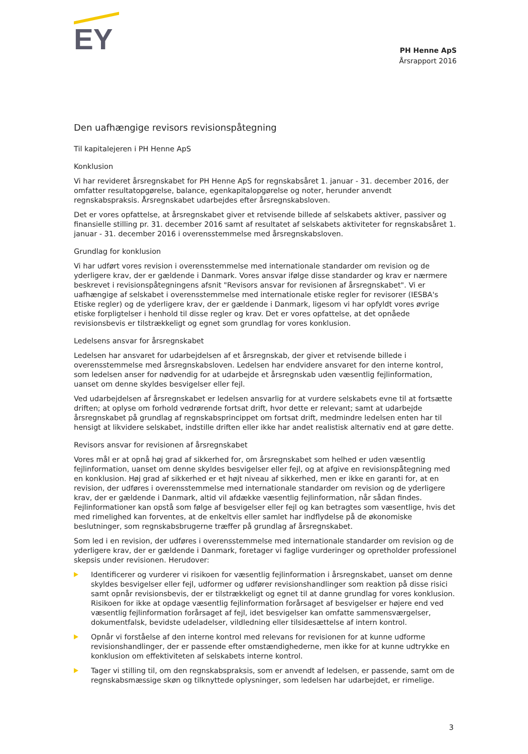EY
PH Henne ApS
Årsrapport 2016
Den uafhængige revisors revisionspåtegning
Til kapitalejeren i PH Henne ApS
Konklusion
Vi har revideret årsregnskabet for PH Henne ApS for regnskabsåret 1. januar - 31. december 2016, der omfatter resultatopgørelse, balance, egenkapitalopgørelse og noter, herunder anvendt regnskabspraksis. Årsregnskabet udarbejdes efter årsregnskabsloven.
Det er vores opfattelse, at årsregnskabet giver et retvisende billede af selskabets aktiver, passiver og finansielle stilling pr. 31. december 2016 samt af resultatet af selskabets aktiviteter for regnskabsåret 1. januar - 31. december 2016 i overensstemmelse med årsregnskabsloven.
Grundlag for konklusion
Vi har udført vores revision i overensstemmelse med internationale standarder om revision og de yderligere krav, der er gældende i Danmark. Vores ansvar ifølge disse standarder og krav er nærmere beskrevet i revisionspåtegningens afsnit "Revisors ansvar for revisionen af årsregnskabet". Vi er uafhængige af selskabet i overensstemmelse med internationale etiske regler for revisorer (IESBA's Etiske regler) og de yderligere krav, der er gældende i Danmark, ligesom vi har opfyldt vores øvrige etiske forpligtelser i henhold til disse regler og krav. Det er vores opfattelse, at det opnåede revisionsbevis er tilstrækkeligt og egnet som grundlag for vores konklusion.
Ledelsens ansvar for årsregnskabet
Ledelsen har ansvaret for udarbejdelsen af et årsregnskab, der giver et retvisende billede i overensstemmelse med årsregnskabsloven. Ledelsen har endvidere ansvaret for den interne kontrol, som ledelsen anser for nødvendig for at udarbejde et årsregnskab uden væsentlig fejlinformation, uanset om denne skyldes besvigelser eller fejl.
Ved udarbejdelsen af årsregnskabet er ledelsen ansvarlig for at vurdere selskabets evne til at fortsætte driften; at oplyse om forhold vedrørende fortsat drift, hvor dette er relevant; samt at udarbejde årsregnskabet på grundlag af regnskabsprincippet om fortsat drift, medmindre ledelsen enten har til hensigt at likvidere selskabet, indstille driften eller ikke har andet realistisk alternativ end at gøre dette.
Revisors ansvar for revisionen af årsregnskabet
Vores mål er at opnå høj grad af sikkerhed for, om årsregnskabet som helhed er uden væsentlig fejlinformation, uanset om denne skyldes besvigelser eller fejl, og at afgive en revisionspåtegning med en konklusion. Høj grad af sikkerhed er et højt niveau af sikkerhed, men er ikke en garanti for, at en revision, der udføres i overensstemmelse med internationale standarder om revision og de yderligere krav, der er gældende i Danmark, altid vil afdække væsentlig fejlinformation, når sådan findes. Fejlinformationer kan opstå som følge af besvigelser eller fejl og kan betragtes som væsentlige, hvis det med rimelighed kan forventes, at de enkeltvis eller samlet har indflydelse på de økonomiske beslutninger, som regnskabsbrugerne træffer på grundlag af årsregnskabet.
Som led i en revision, der udføres i overensstemmelse med internationale standarder om revision og de yderligere krav, der er gældende i Danmark, foretager vi faglige vurderinger og opretholder professionel skepsis under revisionen. Herudover:
Identificerer og vurderer vi risikoen for væsentlig fejlinformation i årsregnskabet, uanset om denne skyldes besvigelser eller fejl, udformer og udfører revisionshandlinger som reaktion på disse risici samt opnår revisionsbevis, der er tilstrækkeligt og egnet til at danne grundlag for vores konklusion. Risikoen for ikke at opdage væsentlig fejlinformation forårsaget af besvigelser er højere end ved væsentlig fejlinformation forårsaget af fejl, idet besvigelser kan omfatte sammensværgelser, dokumentfalsk, bevidste udeladelser, vildledning eller tilsidesættelse af intern kontrol.
Opnår vi forståelse af den interne kontrol med relevans for revisionen for at kunne udforme revisionshandlinger, der er passende efter omstændighederne, men ikke for at kunne udtrykke en konklusion om effektiviteten af selskabets interne kontrol.
Tager vi stilling til, om den regnskabspraksis, som er anvendt af ledelsen, er passende, samt om de regnskabsmæssige skøn og tilknyttede oplysninger, som ledelsen har udarbejdet, er rimelige.
3